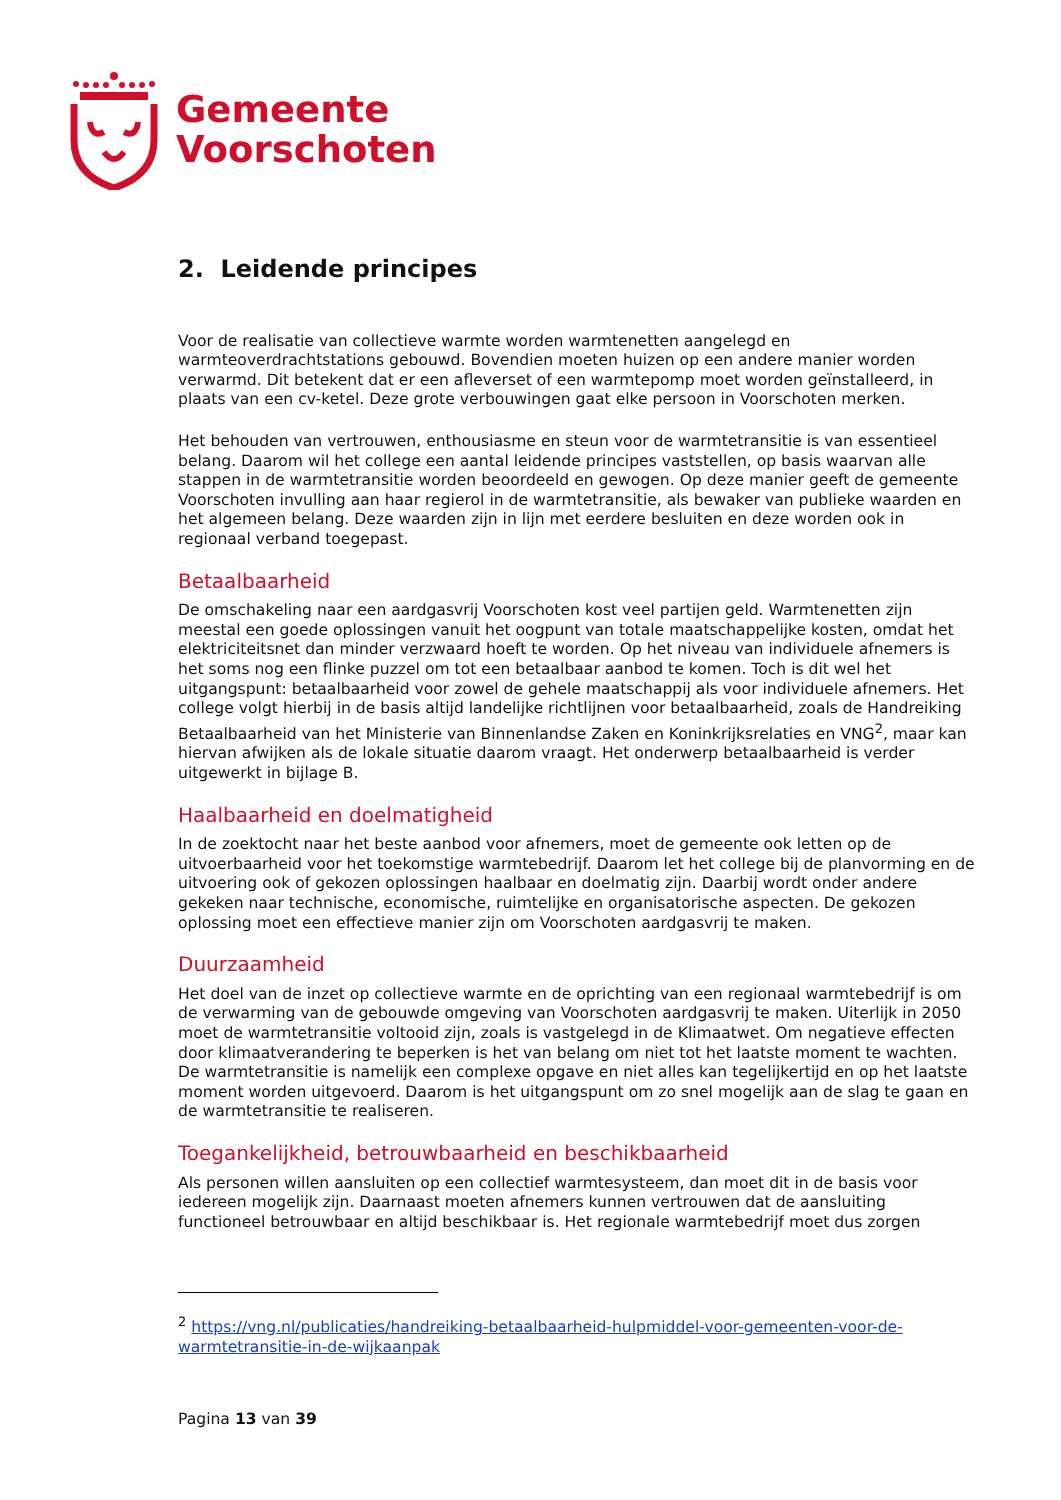Gemeente
Voorschoten
2. Leidende principes
Voor de realisatie van collectieve warmte worden warmtenetten aangelegd en warmteoverdrachtstations gebouwd. Bovendien moeten huizen op een andere manier worden verwarmd. Dit betekent dat er een afleverset of een warmtepomp moet worden geïnstalleerd, in plaats van een cv-ketel. Deze grote verbouwingen gaat elke persoon in Voorschoten merken.
Het behouden van vertrouwen, enthousiasme en steun voor de warmtetransitie is van essentieel belang. Daarom wil het college een aantal leidende principes vaststellen, op basis waarvan alle stappen in de warmtetransitie worden beoordeeld en gewogen. Op deze manier geeft de gemeente Voorschoten invulling aan haar regierol in de warmtetransitie, als bewaker van publieke waarden en het algemeen belang. Deze waarden zijn in lijn met eerdere besluiten en deze worden ook in regionaal verband toegepast.
Betaalbaarheid
De omschakeling naar een aardgasvrij Voorschoten kost veel partijen geld. Warmtenetten zijn meestal een goede oplossingen vanuit het oogpunt van totale maatschappelijke kosten, omdat het elektriciteitsnet dan minder verzwaard hoeft te worden. Op het niveau van individuele afnemers is het soms nog een flinke puzzel om tot een betaalbaar aanbod te komen. Toch is dit wel het uitgangspunt: betaalbaarheid voor zowel de gehele maatschappij als voor individuele afnemers. Het college volgt hierbij in de basis altijd landelijke richtlijnen voor betaalbaarheid, zoals de Handreiking Betaalbaarheid van het Ministerie van Binnenlandse Zaken en Koninkrijksrelaties en VNG<sup>2</sup>, maar kan hiervan afwijken als de lokale situatie daarom vraagt. Het onderwerp betaalbaarheid is verder uitgewerkt in bijlage B.
Haalbaarheid en doelmatigheid
In de zoektocht naar het beste aanbod voor afnemers, moet de gemeente ook letten op de uitvoerbaarheid voor het toekomstige warmtebedrijf. Daarom let het college bij de planvorming en de uitvoering ook of gekozen oplossingen haalbaar en doelmatig zijn. Daarbij wordt onder andere gekeken naar technische, economische, ruimtelijke en organisatorische aspecten. De gekozen oplossing moet een effectieve manier zijn om Voorschoten aardgasvrij te maken.
Duurzaamheid
Het doel van de inzet op collectieve warmte en de oprichting van een regionaal warmtebedrijf is om de verwarming van de gebouwde omgeving van Voorschoten aardgasvrij te maken. Uiterlijk in 2050 moet de warmtetransitie voltooid zijn, zoals is vastgelegd in de Klimaatwet. Om negatieve effecten door klimaatverandering te beperken is het van belang om niet tot het laatste moment te wachten. De warmtetransitie is namelijk een complexe opgave en niet alles kan tegelijkertijd en op het laatste moment worden uitgevoerd. Daarom is het uitgangspunt om zo snel mogelijk aan de slag te gaan en de warmtetransitie te realiseren.
Toegankelijkheid, betrouwbaarheid en beschikbaarheid
Als personen willen aansluiten op een collectief warmtesysteem, dan moet dit in de basis voor iedereen mogelijk zijn. Daarnaast moeten afnemers kunnen vertrouwen dat de aansluiting functioneel betrouwbaar en altijd beschikbaar is. Het regionale warmtebedrijf moet dus zorgen
<sup>2</sup> https://vng.nl/publicaties/handreiking-betaalbaarheid-hulpmiddel-voor-gemeenten-voor-de-warmtetransitie-in-de-wijkaanpak
Pagina 13 van 39